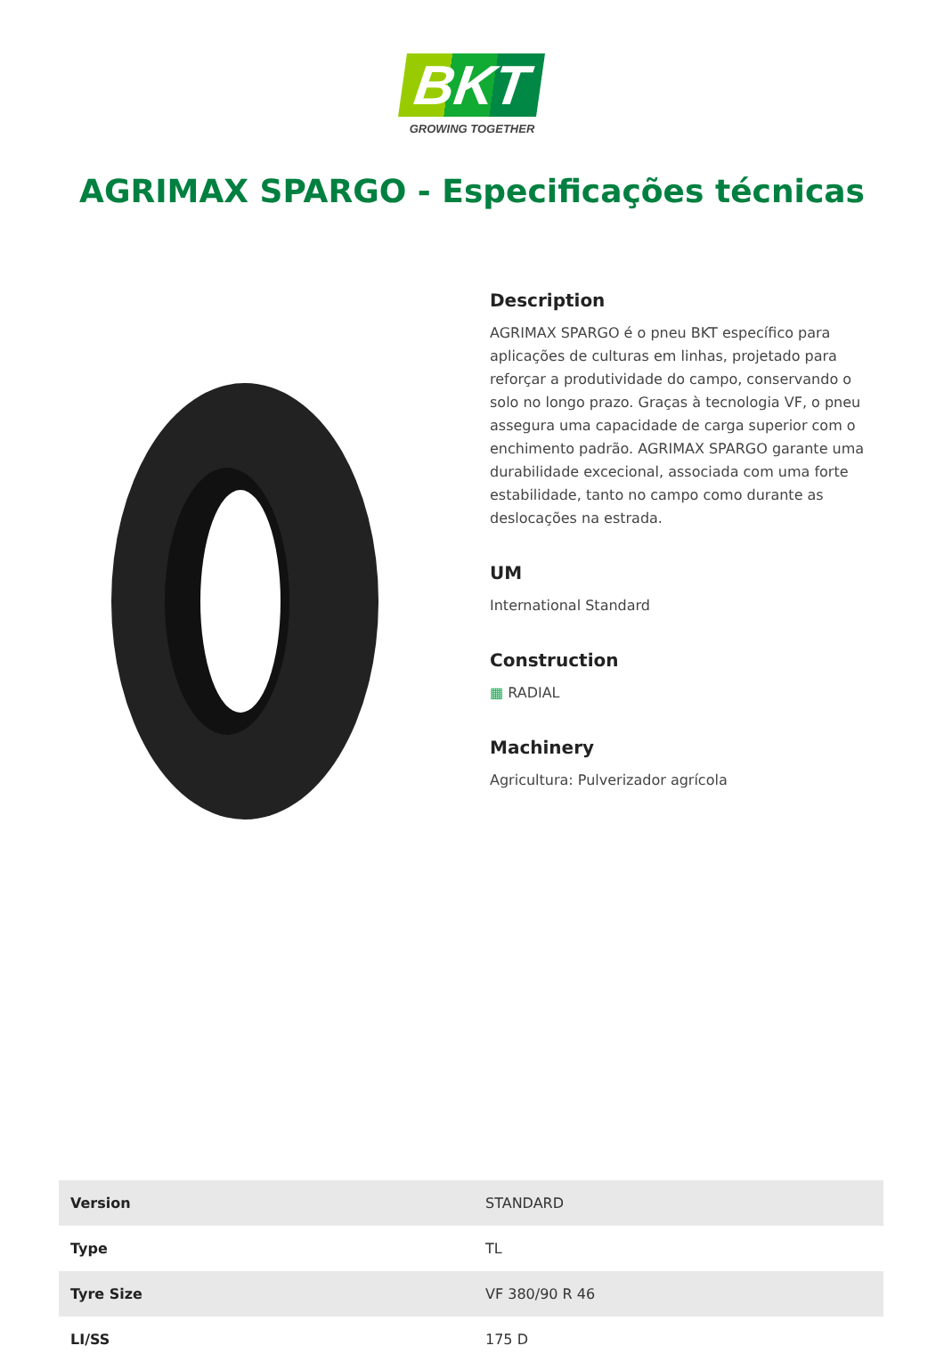BKT
GROWING TOGETHER
AGRIMAX SPARGO - Especificações técnicas
Description
AGRIMAX SPARGO é o pneu BKT específico para aplicações de culturas em linhas, projetado para reforçar a produtividade do campo, conservando o solo no longo prazo. Graças à tecnologia VF, o pneu assegura uma capacidade de carga superior com o enchimento padrão. AGRIMAX SPARGO garante uma durabilidade excecional, associada com uma forte estabilidade, tanto no campo como durante as deslocações na estrada.
UM
International Standard
Construction
▦ RADIAL
Machinery
Agricultura: Pulverizador agrícola
| Version | STANDARD |
| Type | TL |
| Tyre Size | VF 380/90 R 46 |
| LI/SS | 175 D |